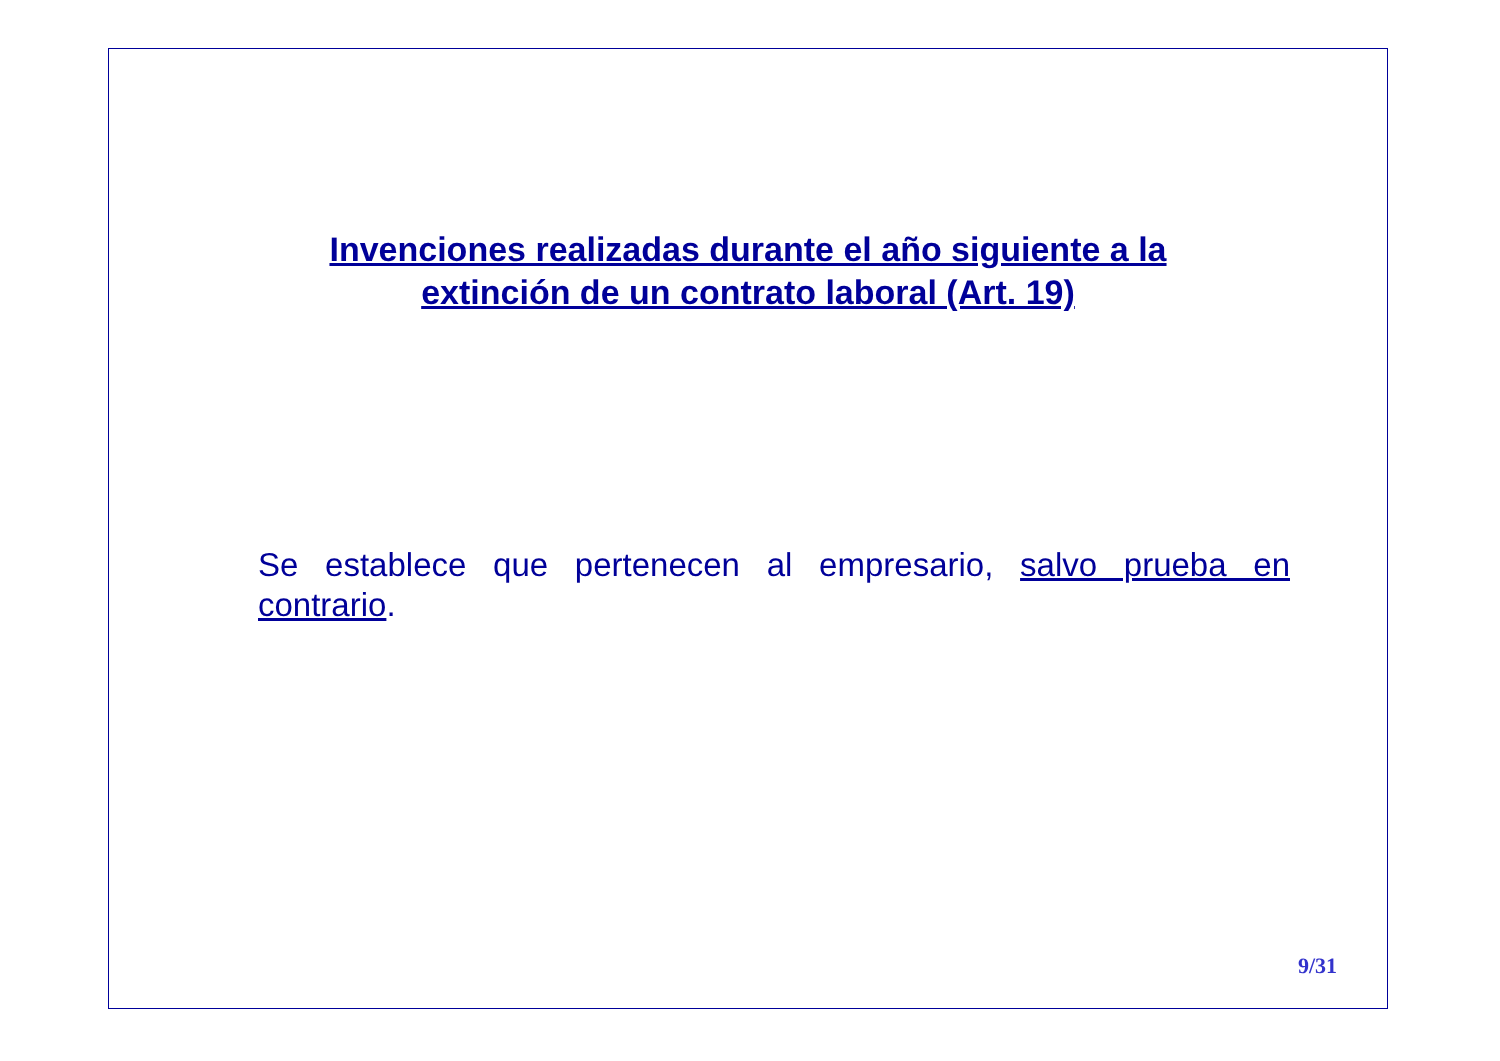Invenciones realizadas durante el año siguiente a la
extinción de un contrato laboral (Art. 19)
Se establece que pertenecen al empresario, salvo prueba en contrario.
9/31